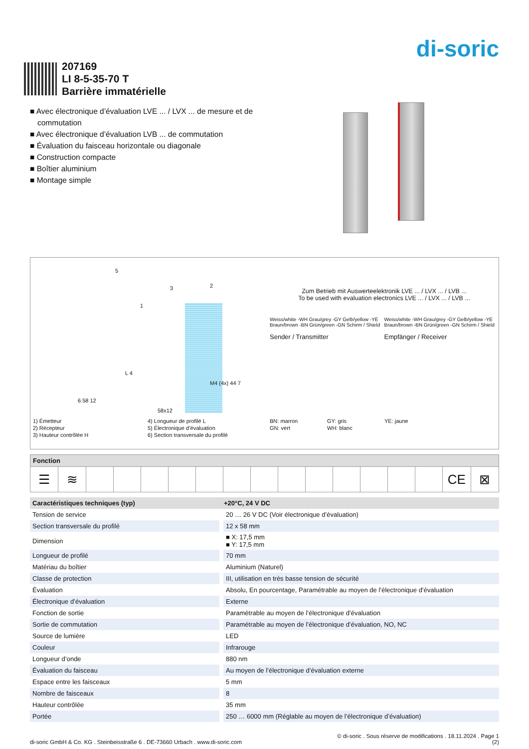di-soric
207169
LI 8-5-35-70 T
Barrière immatérielle
■ Avec électronique d’évaluation LVE ... / LVX ... de mesure et de commutation
■ Avec électronique d’évaluation LVB ... de commutation
■ Évaluation du faisceau horizontale ou diagonale
■ Construction compacte
■ Boîtier aluminium
■ Montage simple
5
3 2
1
L 4
6 58 12
M4 (4x) 44 7
58x12
Zum Betrieb mit Auswerteelektronik LVE ... / LVX ... / LVB ...
To be used with evaluation electronics LVE ... / LVX ... / LVB ...
Weiss/white -WH Grau/grey -GY Gelb/yellow -YE Braun/brown -BN Grün/green -GN Schirm / Shield
Sender / Transmitter
Weiss/white -WH Grau/grey -GY Gelb/yellow -YE Braun/brown -BN Grün/green -GN Schirm / Shield
Empfänger / Receiver
1) Émetteur
2) Récepteur
3) Hauteur contrôlée H
4) Longueur de profilé L
5) Électronique d’évaluation
6) Section transversale du profilé
BN: marron
GN: vert
GY: gris
WH: blanc
YE: jaune
| Fonction | | | | | | | | | | | | | | | | |
| --- | --- | --- | --- | --- | --- | --- | --- | --- | --- | --- | --- | --- | --- | --- | --- | --- |
| ☰ | ≋ | | | | | | | | | | | | | | CE | ⊠ |
| Caractéristiques techniques (typ) | +20°C, 24 V DC |
| --- | --- |
| Tension de service | 20 … 26 V DC (Voir électronique d’évaluation) |
| Section transversale du profilé | 12 x 58 mm |
| Dimension | ■ X: 17,5 mm ■ Y: 17,5 mm |
| Longueur de profilé | 70 mm |
| Matériau du boîtier | Aluminium (Naturel) |
| Classe de protection | III, utilisation en très basse tension de sécurité |
| Évaluation | Absolu, En pourcentage, Paramétrable au moyen de l’électronique d’évaluation |
| Électronique d’évaluation | Externe |
| Fonction de sortie | Paramétrable au moyen de l’électronique d’évaluation |
| Sortie de commutation | Paramétrable au moyen de l’électronique d’évaluation, NO, NC |
| Source de lumière | LED |
| Couleur | Infrarouge |
| Longueur d’onde | 880 nm |
| Évaluation du faisceau | Au moyen de l’électronique d’évaluation externe |
| Espace entre les faisceaux | 5 mm |
| Nombre de faisceaux | 8 |
| Hauteur contrôlée | 35 mm |
| Portée | 250 … 6000 mm (Réglable au moyen de l’électronique d’évaluation) |
di-soric GmbH & Co. KG . Steinbeisstraße 6 . DE-73660 Urbach . www.di-soric.com
© di-soric . Sous réserve de modifications . 18.11.2024 . Page 1
(2)